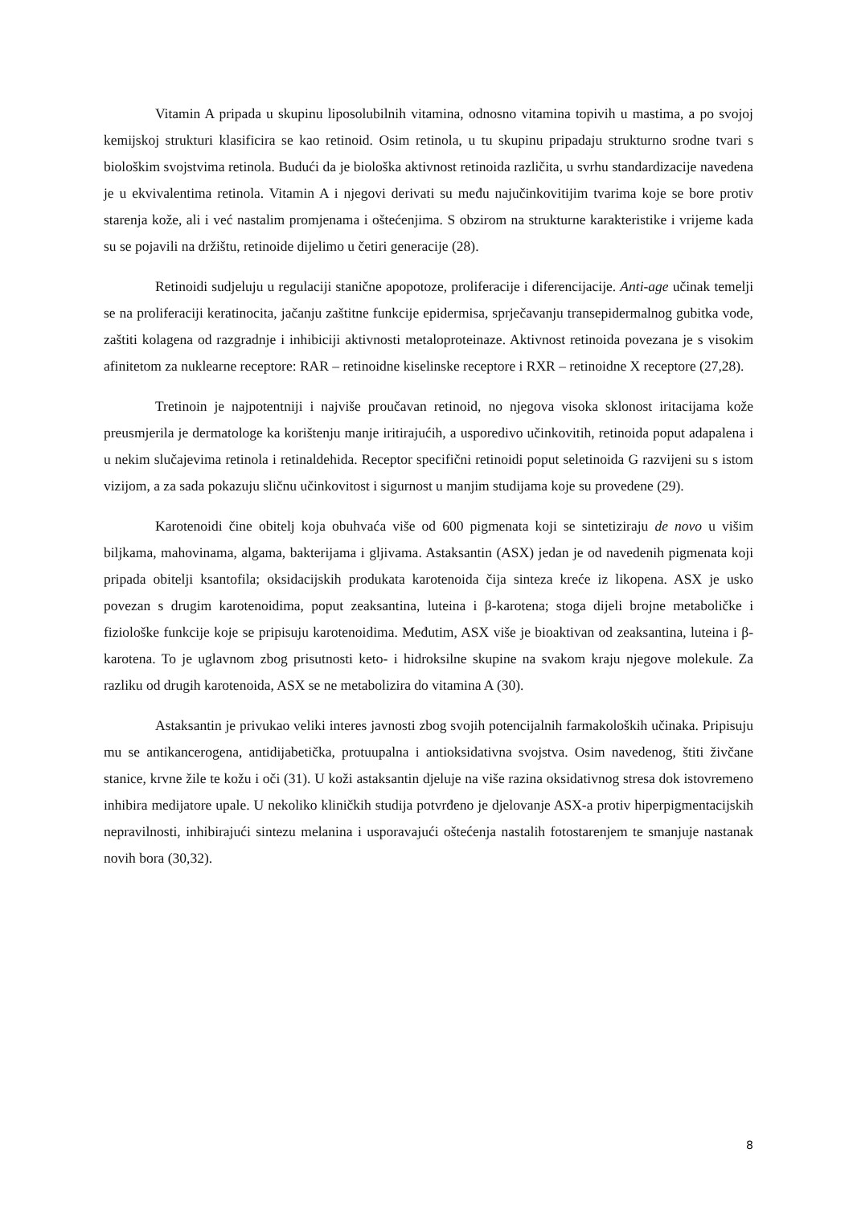Vitamin A pripada u skupinu liposolubilnih vitamina, odnosno vitamina topivih u mastima, a po svojoj kemijskoj strukturi klasificira se kao retinoid. Osim retinola, u tu skupinu pripadaju strukturno srodne tvari s biološkim svojstvima retinola. Budući da je biološka aktivnost retinoida različita, u svrhu standardizacije navedena je u ekvivalentima retinola. Vitamin A i njegovi derivati su među najučinkovitijim tvarima koje se bore protiv starenja kože, ali i već nastalim promjenama i oštećenjima. S obzirom na strukturne karakteristike i vrijeme kada su se pojavili na držištu, retinoide dijelimo u četiri generacije (28).
Retinoidi sudjeluju u regulaciji stanične apopotoze, proliferacije i diferencijacije. Anti-age učinak temelji se na proliferaciji keratinocita, jačanju zaštitne funkcije epidermisa, sprječavanju transepidermalnog gubitka vode, zaštiti kolagena od razgradnje i inhibiciji aktivnosti metaloproteinaze. Aktivnost retinoida povezana je s visokim afinitetom za nuklearne receptore: RAR – retinoidne kiselinske receptore i RXR – retinoidne X receptore (27,28).
Tretinoin je najpotentniji i najviše proučavan retinoid, no njegova visoka sklonost iritacijama kože preusmjerila je dermatologe ka korištenju manje iritirajućih, a usporedivo učinkovitih, retinoida poput adapalena i u nekim slučajevima retinola i retinaldehida. Receptor specifični retinoidi poput seletinoida G razvijeni su s istom vizijom, a za sada pokazuju sličnu učinkovitost i sigurnost u manjim studijama koje su provedene (29).
Karotenoidi čine obitelj koja obuhvaća više od 600 pigmenata koji se sintetiziraju de novo u višim biljkama, mahovinama, algama, bakterijama i gljivama. Astaksantin (ASX) jedan je od navedenih pigmenata koji pripada obitelji ksantofila; oksidacijskih produkata karotenoida čija sinteza kreće iz likopena. ASX je usko povezan s drugim karotenoidima, poput zeaksantina, luteina i β-karotena; stoga dijeli brojne metaboličke i fiziološke funkcije koje se pripisuju karotenoidima. Međutim, ASX više je bioaktivan od zeaksantina, luteina i β-karotena. To je uglavnom zbog prisutnosti keto- i hidroksilne skupine na svakom kraju njegove molekule. Za razliku od drugih karotenoida, ASX se ne metabolizira do vitamina A (30).
Astaksantin je privukao veliki interes javnosti zbog svojih potencijalnih farmakoloških učinaka. Pripisuju mu se antikancerogena, antidijabetička, protuupalna i antioksidativna svojstva. Osim navedenog, štiti živčane stanice, krvne žile te kožu i oči (31). U koži astaksantin djeluje na više razina oksidativnog stresa dok istovremeno inhibira medijatore upale. U nekoliko kliničkih studija potvrđeno je djelovanje ASX-a protiv hiperpigmentacijskih nepravilnosti, inhibirajući sintezu melanina i usporavajući oštećenja nastalih fotostarenjem te smanjuje nastanak novih bora (30,32).
8